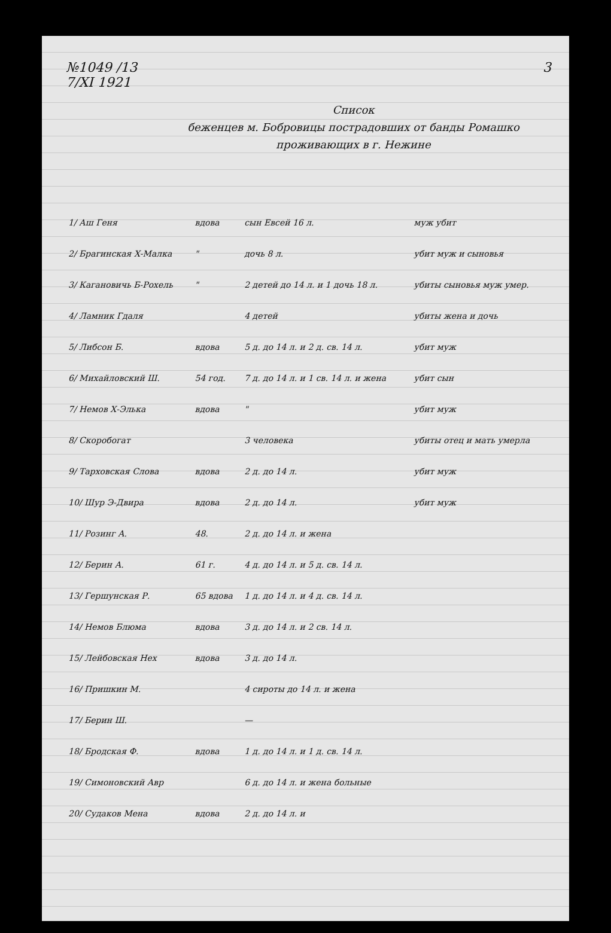№1049 /13
7/XI 1921
3
Список
беженцев м. Бобровицы пострадовших от банды Ромашко проживающих в г. Нежине
| 1/ Аш Геня | вдова | сын Евсей 16 л. | муж убит |
| 2/ Брагинская Х-Малка | " | дочь 8 л. | убит муж и сыновья |
| 3/ Кагановичь Б-Рохель | " | 2 детей до 14 л. и 1 дочь 18 л. | убиты сыновья муж умер. |
| 4/ Ламник Гдаля | | 4 детей | убиты жена и дочь |
| 5/ Либсон Б. | вдова | 5 д. до 14 л. и 2 д. св. 14 л. | убит муж |
| 6/ Михайловский Ш. | 54 год. | 7 д. до 14 л. и 1 св. 14 л. и жена | убит сын |
| 7/ Немов Х-Элька | вдова | " | убит муж |
| 8/ Скоробогат | | 3 человека | убиты отец и мать умерла |
| 9/ Тарховская Слова | вдова | 2 д. до 14 л. | убит муж |
| 10/ Шур Э-Двира | вдова | 2 д. до 14 л. | убит муж |
| 11/ Розинг А. | 48. | 2 д. до 14 л. и жена | |
| 12/ Берин А. | 61 г. | 4 д. до 14 л. и 5 д. св. 14 л. | |
| 13/ Гершунская Р. | 65 вдова | 1 д. до 14 л. и 4 д. св. 14 л. | |
| 14/ Немов Блюма | вдова | 3 д. до 14 л. и 2 св. 14 л. | |
| 15/ Лейбовская Нех | вдова | 3 д. до 14 л. | |
| 16/ Пришкин М. | | 4 сироты до 14 л. и жена | |
| 17/ Берин Ш. | | — | |
| 18/ Бродская Ф. | вдова | 1 д. до 14 л. и 1 д. св. 14 л. | |
| 19/ Симоновский Авр | | 6 д. до 14 л. и жена больные | |
| 20/ Судаков Мена | вдова | 2 д. до 14 л. и | |